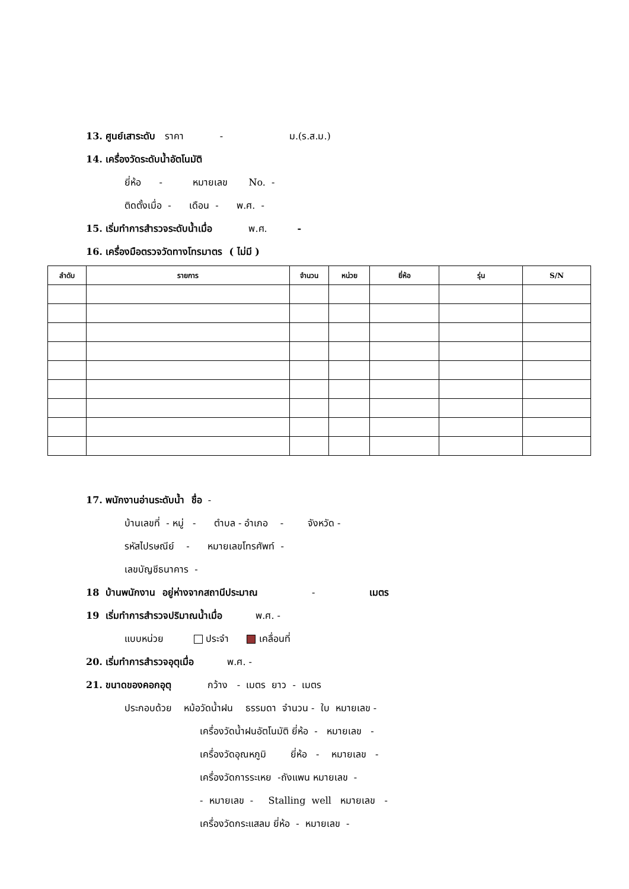13. ศูนย์เสาระดับ ราคา - ม.(ร.ส.ม.)
14. เครื่องวัดระดับน้ำอัตโนมัติ
ยี่ห้อ - หมายเลข No. -
ติดตั้งเมื่อ - เดือน - พ.ศ. -
15. เริ่มทำการสำรวจระดับน้ำเมื่อ พ.ศ. -
16. เครื่องมือตรวจวัดทางโทรมาตร ( ไม่มี )
| ลำดับ | รายการ | จำนวน | หน่วย | ยี่ห้อ | รุ่น | S/N |
| --- | --- | --- | --- | --- | --- | --- |
17. พนักงานอ่านระดับน้ำ ชื่อ -
บ้านเลขที่ - หมู่ - ตำบล - อำเภอ - จังหวัด -
รหัสไปรษณีย์ - หมายเลขโทรศัพท์ -
เลขบัญชีธนาคาร -
18 บ้านพนักงาน อยู่ห่างจากสถานีประมาณ - เมตร
19 เริ่มทำการสำรวจปริมาณน้ำเมื่อ พ.ศ. -
แบบหน่วย ประจำ เคลื่อนที่
20. เริ่มทำการสำรวจอุตุเมื่อ พ.ศ. -
21. ขนาดของคอกอุตุ กว้าง - เมตร ยาว - เมตร
ประกอบด้วย หม้อวัดน้ำฝน ธรรมดา จำนวน - ใบ หมายเลข -
เครื่องวัดน้ำฝนอัตโนมัติ ยี่ห้อ - หมายเลข -
เครื่องวัดอุณหภูมิ ยี่ห้อ - หมายเลข -
เครื่องวัดการระเหย -ถังแพน หมายเลข -
- หมายเลข - Stalling well หมายเลข -
เครื่องวัดกระแสลม ยี่ห้อ - หมายเลข -